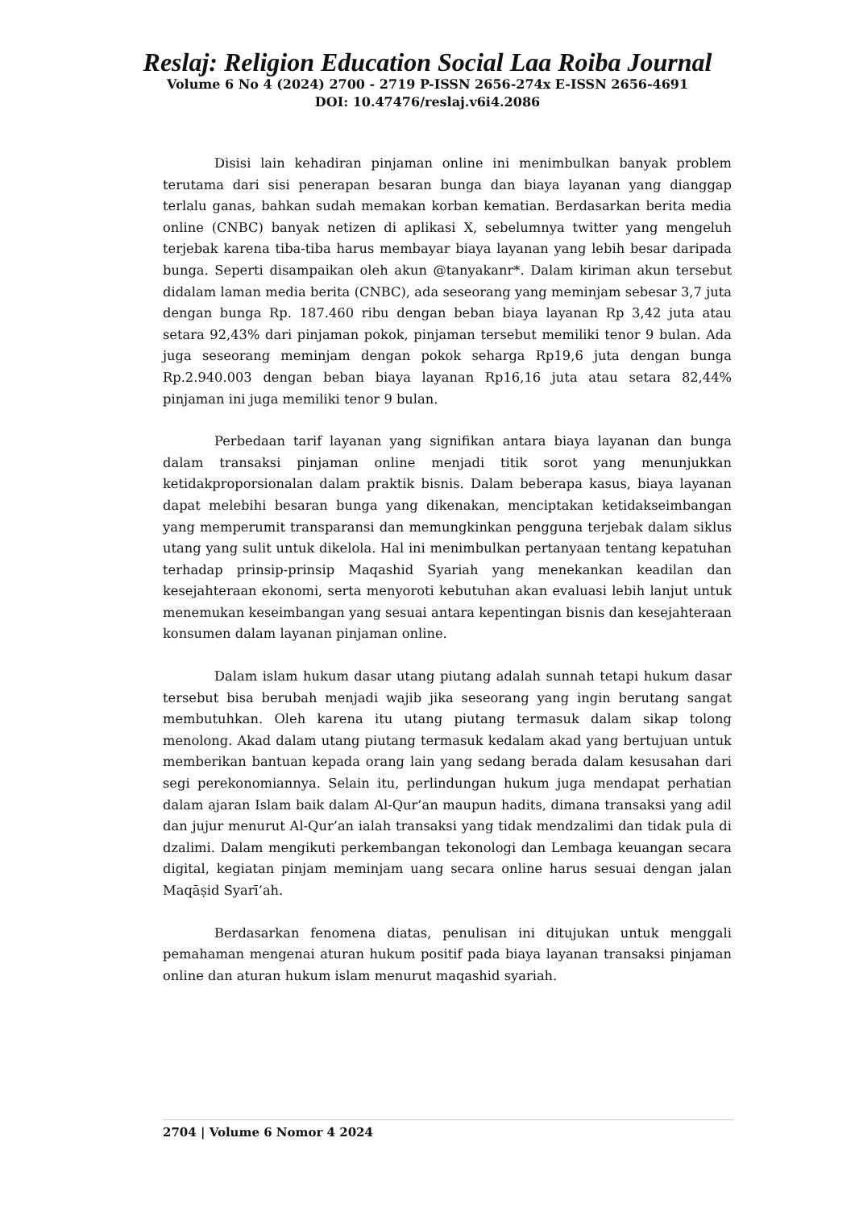Reslaj: Religion Education Social Laa Roiba Journal
Volume 6 No 4 (2024) 2700 - 2719 P-ISSN 2656-274x E-ISSN 2656-4691
DOI: 10.47476/reslaj.v6i4.2086
Disisi lain kehadiran pinjaman online ini menimbulkan banyak problem terutama dari sisi penerapan besaran bunga dan biaya layanan yang dianggap terlalu ganas, bahkan sudah memakan korban kematian. Berdasarkan berita media online (CNBC) banyak netizen di aplikasi X, sebelumnya twitter yang mengeluh terjebak karena tiba-tiba harus membayar biaya layanan yang lebih besar daripada bunga. Seperti disampaikan oleh akun @tanyakanr*. Dalam kiriman akun tersebut didalam laman media berita (CNBC), ada seseorang yang meminjam sebesar 3,7 juta dengan bunga Rp. 187.460 ribu dengan beban biaya layanan Rp 3,42 juta atau setara 92,43% dari pinjaman pokok, pinjaman tersebut memiliki tenor 9 bulan. Ada juga seseorang meminjam dengan pokok seharga Rp19,6 juta dengan bunga Rp.2.940.003 dengan beban biaya layanan Rp16,16 juta atau setara 82,44% pinjaman ini juga memiliki tenor 9 bulan.
Perbedaan tarif layanan yang signifikan antara biaya layanan dan bunga dalam transaksi pinjaman online menjadi titik sorot yang menunjukkan ketidakproporsionalan dalam praktik bisnis. Dalam beberapa kasus, biaya layanan dapat melebihi besaran bunga yang dikenakan, menciptakan ketidakseimbangan yang memperumit transparansi dan memungkinkan pengguna terjebak dalam siklus utang yang sulit untuk dikelola. Hal ini menimbulkan pertanyaan tentang kepatuhan terhadap prinsip-prinsip Maqashid Syariah yang menekankan keadilan dan kesejahteraan ekonomi, serta menyoroti kebutuhan akan evaluasi lebih lanjut untuk menemukan keseimbangan yang sesuai antara kepentingan bisnis dan kesejahteraan konsumen dalam layanan pinjaman online.
Dalam islam hukum dasar utang piutang adalah sunnah tetapi hukum dasar tersebut bisa berubah menjadi wajib jika seseorang yang ingin berutang sangat membutuhkan. Oleh karena itu utang piutang termasuk dalam sikap tolong menolong. Akad dalam utang piutang termasuk kedalam akad yang bertujuan untuk memberikan bantuan kepada orang lain yang sedang berada dalam kesusahan dari segi perekonomiannya. Selain itu, perlindungan hukum juga mendapat perhatian dalam ajaran Islam baik dalam Al-Qur’an maupun hadits, dimana transaksi yang adil dan jujur menurut Al-Qur’an ialah transaksi yang tidak mendzalimi dan tidak pula di dzalimi. Dalam mengikuti perkembangan tekonologi dan Lembaga keuangan secara digital, kegiatan pinjam meminjam uang secara online harus sesuai dengan jalan Maqāṣid Syarī’ah.
Berdasarkan fenomena diatas, penulisan ini ditujukan untuk menggali pemahaman mengenai aturan hukum positif pada biaya layanan transaksi pinjaman online dan aturan hukum islam menurut maqashid syariah.
2704 | Volume 6 Nomor 4 2024